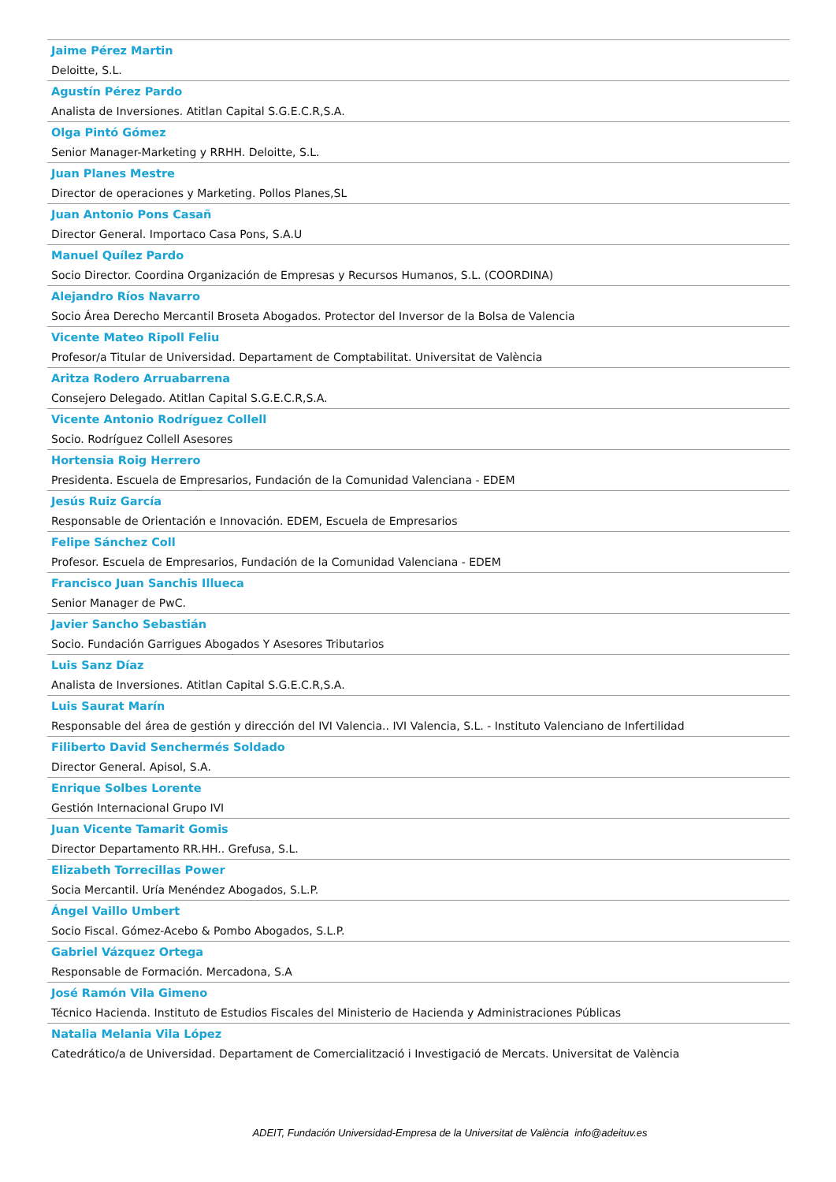Jaime Pérez Martin
Deloitte, S.L.
Agustín Pérez Pardo
Analista de Inversiones. Atitlan Capital S.G.E.C.R,S.A.
Olga Pintó Gómez
Senior Manager-Marketing y RRHH. Deloitte, S.L.
Juan Planes Mestre
Director de operaciones y Marketing. Pollos Planes,SL
Juan Antonio Pons Casañ
Director General. Importaco Casa Pons, S.A.U
Manuel Quílez Pardo
Socio Director. Coordina Organización de Empresas y Recursos Humanos, S.L. (COORDINA)
Alejandro Ríos Navarro
Socio Área Derecho Mercantil Broseta Abogados. Protector del Inversor de la Bolsa de Valencia
Vicente Mateo Ripoll Feliu
Profesor/a Titular de Universidad. Departament de Comptabilitat. Universitat de València
Aritza Rodero Arruabarrena
Consejero Delegado. Atitlan Capital S.G.E.C.R,S.A.
Vicente Antonio Rodríguez Collell
Socio. Rodríguez Collell Asesores
Hortensia Roig Herrero
Presidenta. Escuela de Empresarios, Fundación de la Comunidad Valenciana - EDEM
Jesús Ruiz García
Responsable de Orientación e Innovación. EDEM, Escuela de Empresarios
Felipe Sánchez Coll
Profesor. Escuela de Empresarios, Fundación de la Comunidad Valenciana - EDEM
Francisco Juan Sanchis Illueca
Senior Manager de PwC.
Javier Sancho Sebastián
Socio. Fundación Garrigues Abogados Y Asesores Tributarios
Luis Sanz Díaz
Analista de Inversiones. Atitlan Capital S.G.E.C.R,S.A.
Luis Saurat Marín
Responsable del área de gestión y dirección del IVI Valencia.. IVI Valencia, S.L. - Instituto Valenciano de Infertilidad
Filiberto David Senchermés Soldado
Director General. Apisol, S.A.
Enrique Solbes Lorente
Gestión Internacional Grupo IVI
Juan Vicente Tamarit Gomis
Director Departamento RR.HH.. Grefusa, S.L.
Elizabeth Torrecillas Power
Socia Mercantil. Uría Menéndez Abogados, S.L.P.
Ángel Vaillo Umbert
Socio Fiscal. Gómez-Acebo & Pombo Abogados, S.L.P.
Gabriel Vázquez Ortega
Responsable de Formación. Mercadona, S.A
José Ramón Vila Gimeno
Técnico Hacienda. Instituto de Estudios Fiscales del Ministerio de Hacienda y Administraciones Públicas
Natalia Melania Vila López
Catedrático/a de Universidad. Departament de Comercialització i Investigació de Mercats. Universitat de València
ADEIT, Fundación Universidad-Empresa de la Universitat de València info@adeituv.es